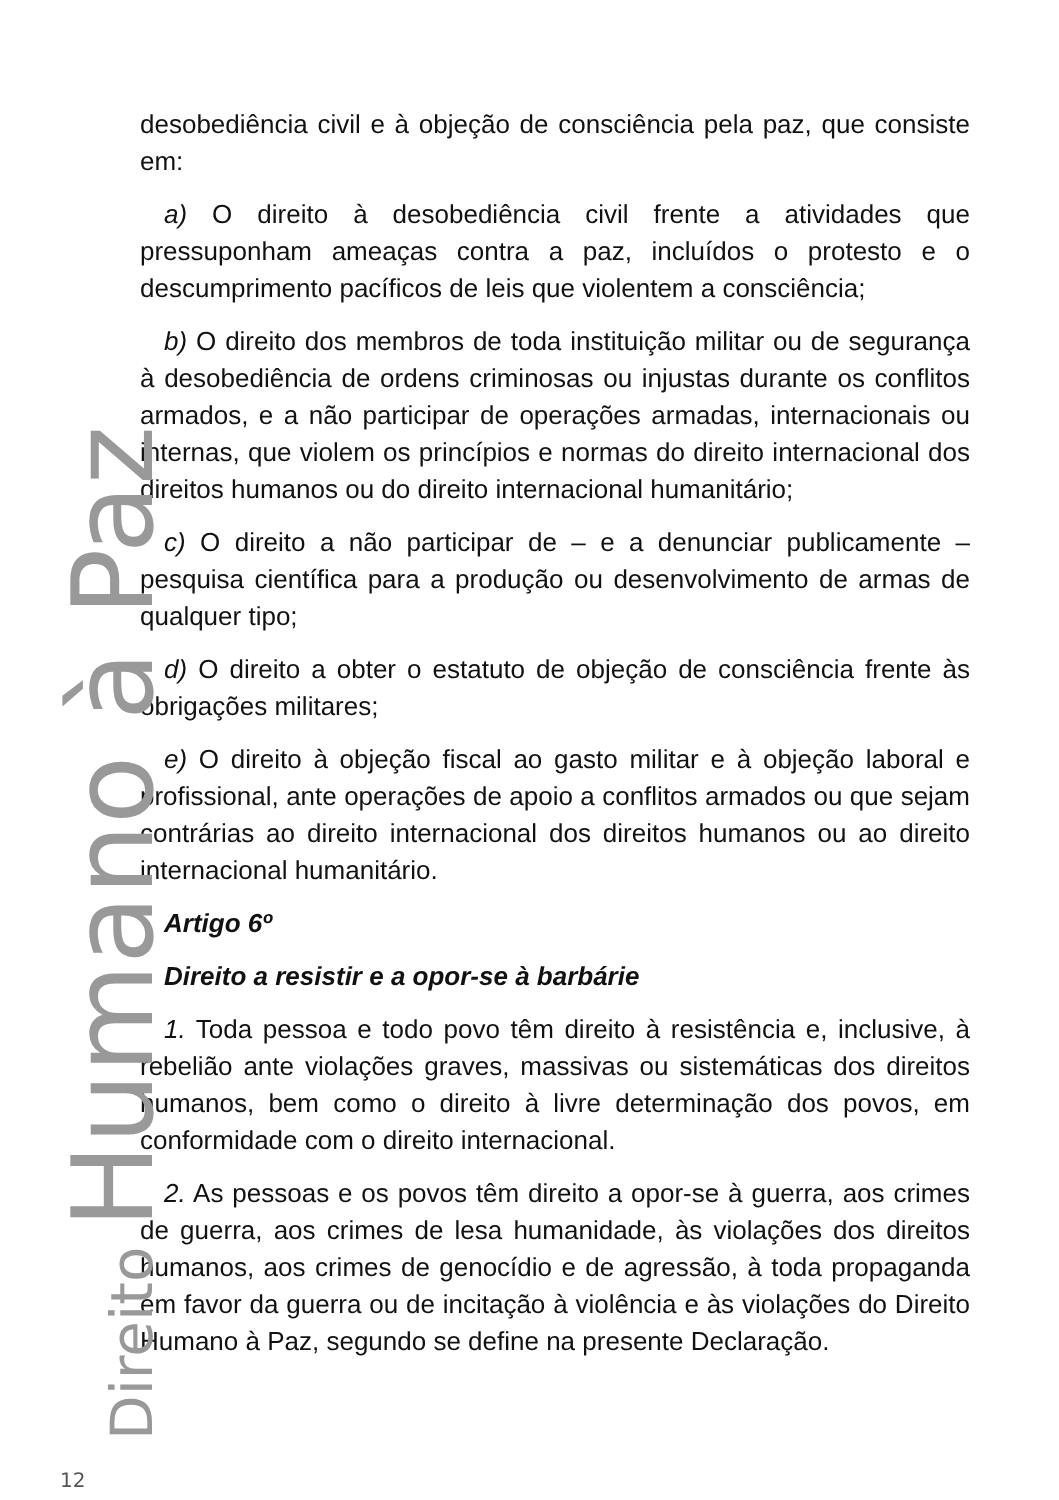Direito Humano à Paz
12
desobediência civil e à objeção de consciência pela paz, que consiste em:
a) O direito à desobediência civil frente a atividades que pressuponham ameaças contra a paz, incluídos o protesto e o descumprimento pacíficos de leis que violentem a consciência;
b) O direito dos membros de toda instituição militar ou de segurança à desobediência de ordens criminosas ou injustas durante os conflitos armados, e a não participar de operações armadas, internacionais ou internas, que violem os princípios e normas do direito internacional dos direitos humanos ou do direito internacional humanitário;
c) O direito a não participar de – e a denunciar publicamente – pesquisa científica para a produção ou desenvolvimento de armas de qualquer tipo;
d) O direito a obter o estatuto de objeção de consciência frente às obrigações militares;
e) O direito à objeção fiscal ao gasto militar e à objeção laboral e profissional, ante operações de apoio a conflitos armados ou que sejam contrárias ao direito internacional dos direitos humanos ou ao direito internacional humanitário.
Artigo 6º
Direito a resistir e a opor-se à barbárie
1. Toda pessoa e todo povo têm direito à resistência e, inclusive, à rebelião ante violações graves, massivas ou sistemáticas dos direitos humanos, bem como o direito à livre determinação dos povos, em conformidade com o direito internacional.
2. As pessoas e os povos têm direito a opor-se à guerra, aos crimes de guerra, aos crimes de lesa humanidade, às violações dos direitos humanos, aos crimes de genocídio e de agressão, à toda propaganda em favor da guerra ou de incitação à violência e às violações do Direito Humano à Paz, segundo se define na presente Declaração.